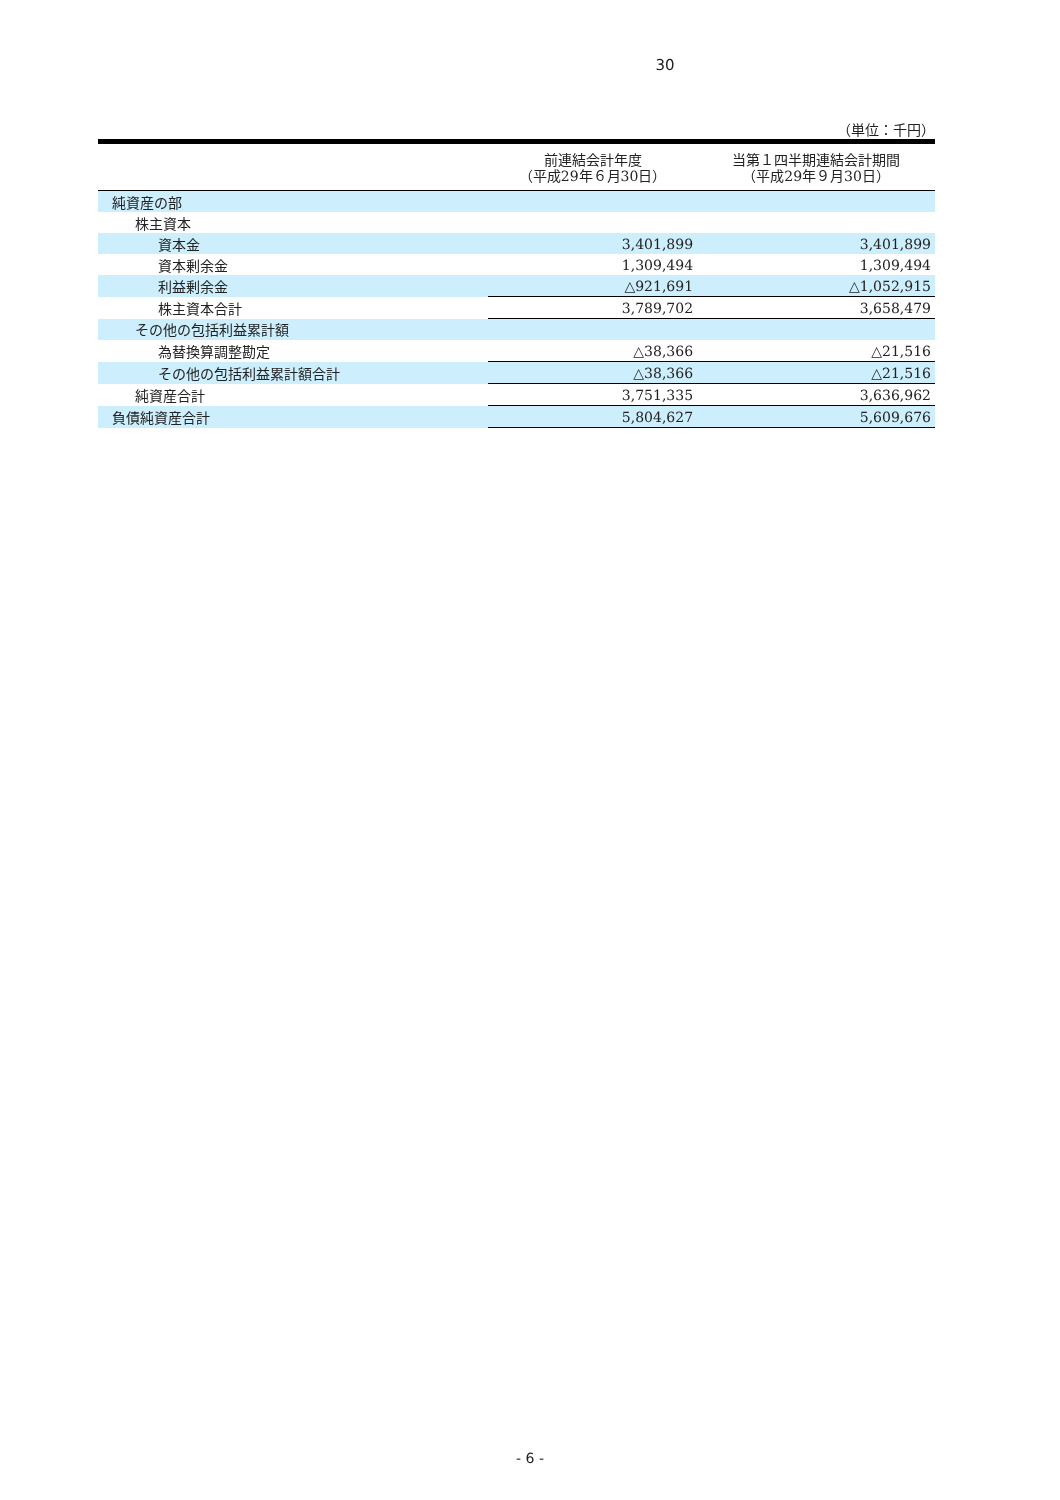30
（単位：千円）
| | 前連結会計年度 （平成29年６月30日） | 当第１四半期連結会計期間 （平成29年９月30日） |
| --- | --- | --- |
| 純資産の部 | | |
| 株主資本 | | |
| 資本金 | 3,401,899 | 3,401,899 |
| 資本剰余金 | 1,309,494 | 1,309,494 |
| 利益剰余金 | △921,691 | △1,052,915 |
| 株主資本合計 | 3,789,702 | 3,658,479 |
| その他の包括利益累計額 | | |
| 為替換算調整勘定 | △38,366 | △21,516 |
| その他の包括利益累計額合計 | △38,366 | △21,516 |
| 純資産合計 | 3,751,335 | 3,636,962 |
| 負債純資産合計 | 5,804,627 | 5,609,676 |
- 6 -